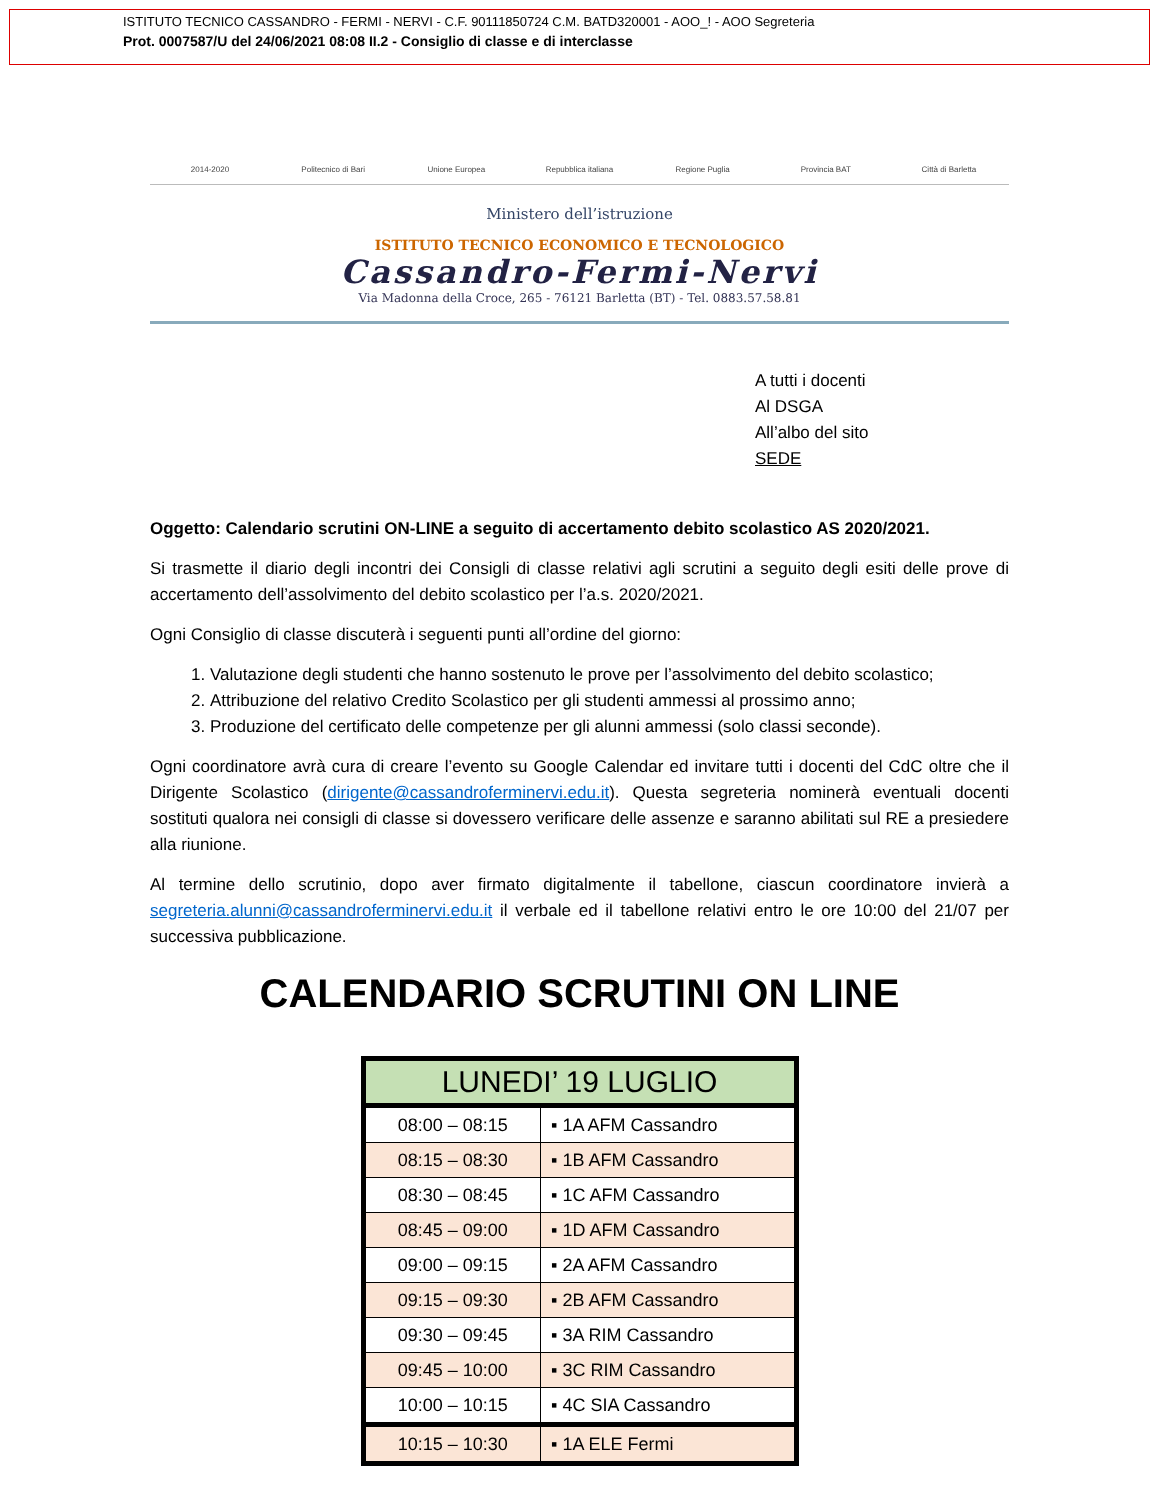ISTITUTO TECNICO CASSANDRO - FERMI - NERVI - C.F. 90111850724 C.M. BATD320001 - AOO_! - AOO Segreteria
Prot. 0007587/U del 24/06/2021 08:08 II.2 - Consiglio di classe e di interclasse
2014-2020 Politecnico di Bari Unione Europea Repubblica italiana Regione Puglia Provincia BAT Città di Barletta
Ministero dell’istruzione
ISTITUTO TECNICO ECONOMICO E TECNOLOGICO
Cassandro-Fermi-Nervi
Via Madonna della Croce, 265 - 76121 Barletta (BT) - Tel. 0883.57.58.81
A tutti i docenti
Al DSGA
All’albo del sito
SEDE
Oggetto: Calendario scrutini ON-LINE a seguito di accertamento debito scolastico AS 2020/2021.
Si trasmette il diario degli incontri dei Consigli di classe relativi agli scrutini a seguito degli esiti delle prove di accertamento dell’assolvimento del debito scolastico per l’a.s. 2020/2021.
Ogni Consiglio di classe discuterà i seguenti punti all’ordine del giorno:
1. Valutazione degli studenti che hanno sostenuto le prove per l’assolvimento del debito scolastico;
2. Attribuzione del relativo Credito Scolastico per gli studenti ammessi al prossimo anno;
3. Produzione del certificato delle competenze per gli alunni ammessi (solo classi seconde).
Ogni coordinatore avrà cura di creare l’evento su Google Calendar ed invitare tutti i docenti del CdC oltre che il Dirigente Scolastico (dirigente@cassandroferminervi.edu.it). Questa segreteria nominerà eventuali docenti sostituti qualora nei consigli di classe si dovessero verificare delle assenze e saranno abilitati sul RE a presiedere alla riunione.
Al termine dello scrutinio, dopo aver firmato digitalmente il tabellone, ciascun coordinatore invierà a segreteria.alunni@cassandroferminervi.edu.it il verbale ed il tabellone relativi entro le ore 10:00 del 21/07 per successiva pubblicazione.
CALENDARIO SCRUTINI ON LINE
| LUNEDI’ 19 LUGLIO | |
| --- | --- |
| 08:00 – 08:15 | ▪ 1A AFM Cassandro |
| 08:15 – 08:30 | ▪ 1B AFM Cassandro |
| 08:30 – 08:45 | ▪ 1C AFM Cassandro |
| 08:45 – 09:00 | ▪ 1D AFM Cassandro |
| 09:00 – 09:15 | ▪ 2A AFM Cassandro |
| 09:15 – 09:30 | ▪ 2B AFM Cassandro |
| 09:30 – 09:45 | ▪ 3A RIM Cassandro |
| 09:45 – 10:00 | ▪ 3C RIM Cassandro |
| 10:00 – 10:15 | ▪ 4C SIA Cassandro |
| 10:15 – 10:30 | ▪ 1A ELE Fermi |